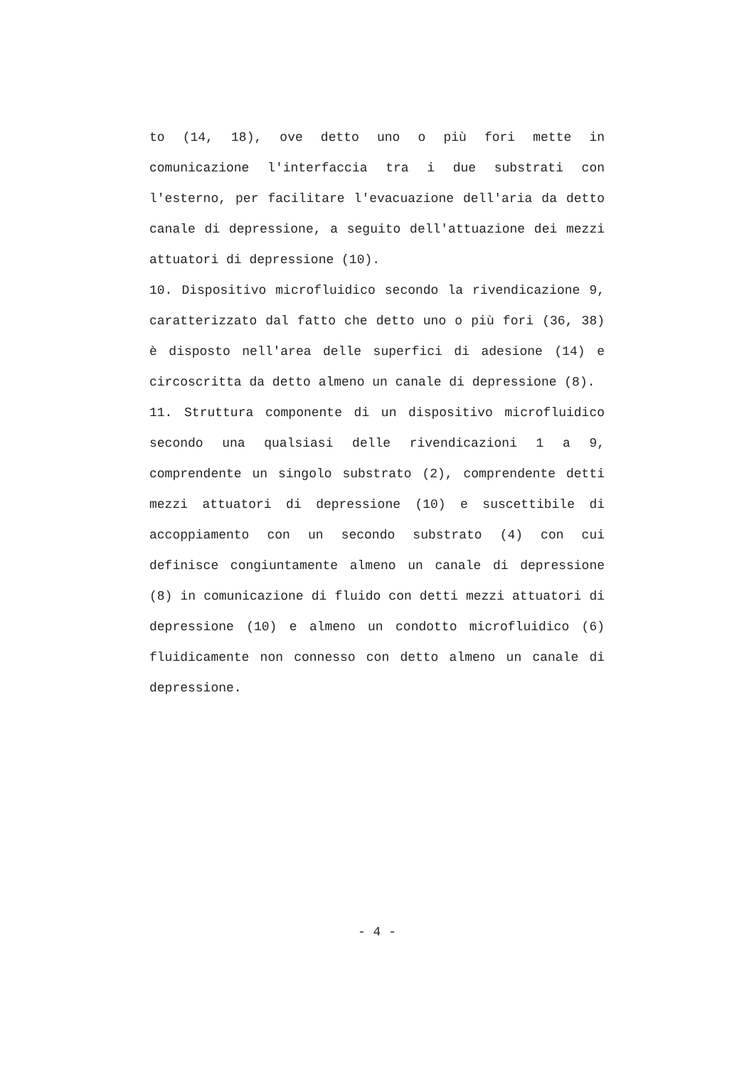to (14, 18), ove detto uno o più fori mette in comunicazione l'interfaccia tra i due substrati con l'esterno, per facilitare l'evacuazione dell'aria da detto canale di depressione, a seguito dell'attuazione dei mezzi attuatori di depressione (10).
10. Dispositivo microfluidico secondo la rivendicazione 9, caratterizzato dal fatto che detto uno o più fori (36, 38) è disposto nell'area delle superfici di adesione (14) e circoscritta da detto almeno un canale di depressione (8).
11. Struttura componente di un dispositivo microfluidico secondo una qualsiasi delle rivendicazioni 1 a 9, comprendente un singolo substrato (2), comprendente detti mezzi attuatori di depressione (10) e suscettibile di accoppiamento con un secondo substrato (4) con cui definisce congiuntamente almeno un canale di depressione (8) in comunicazione di fluido con detti mezzi attuatori di depressione (10) e almeno un condotto microfluidico (6) fluidicamente non connesso con detto almeno un canale di depressione.
- 4 -